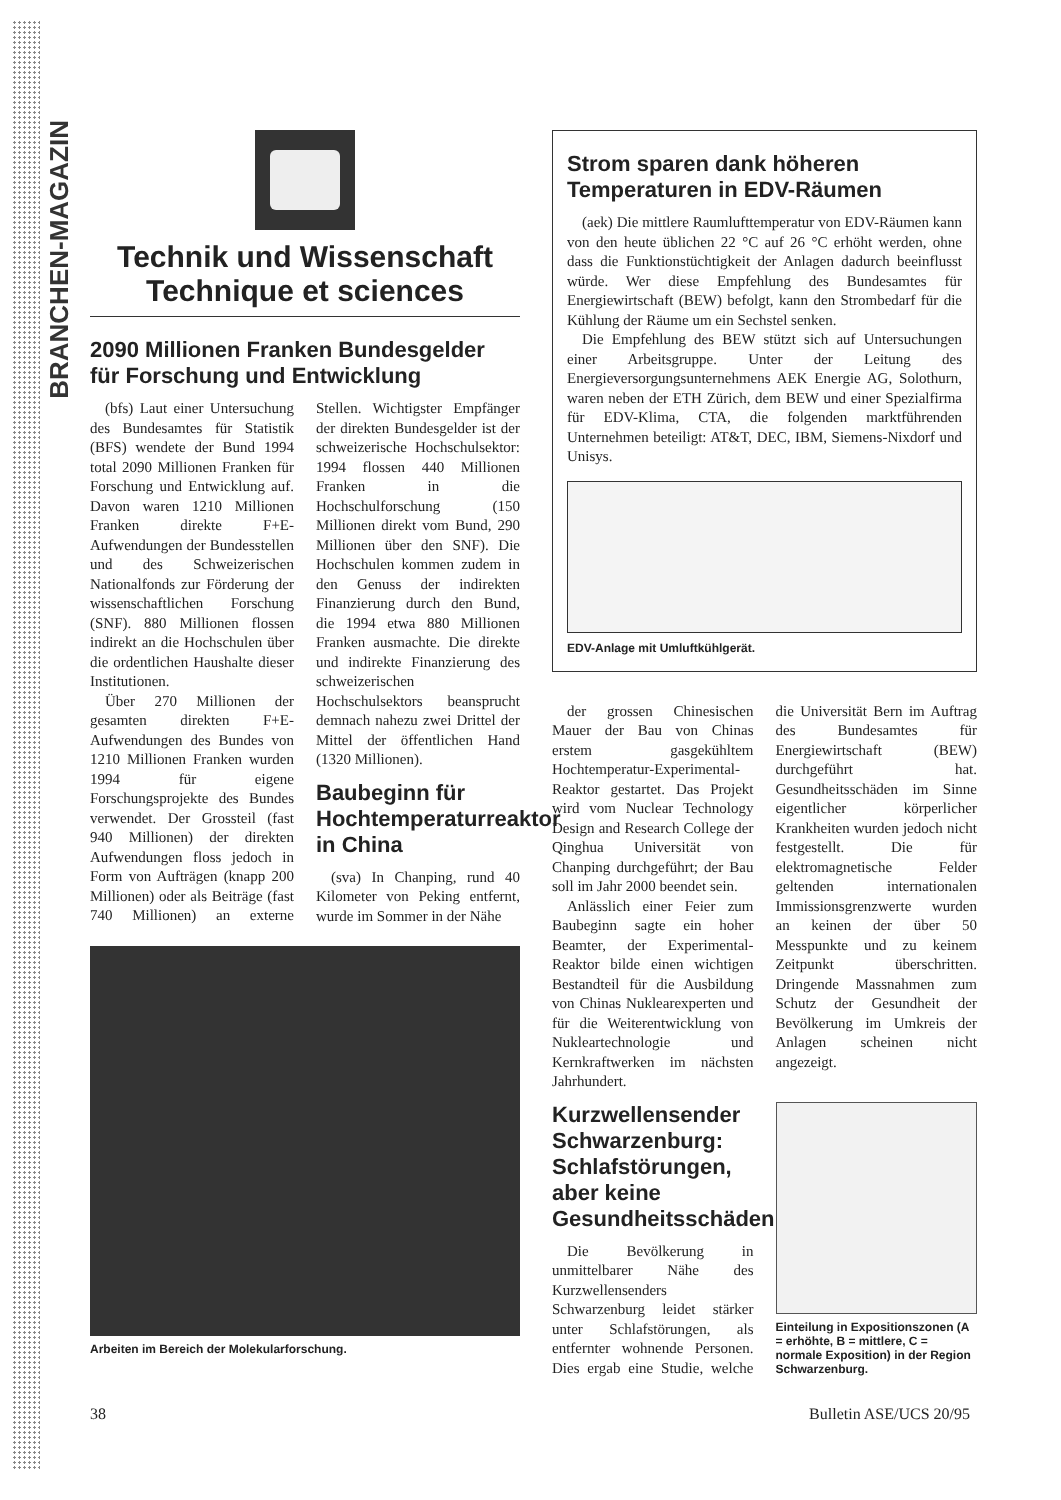BRANCHEN-MAGAZIN
Technik und Wissenschaft
Technique et sciences
2090 Millionen Franken Bundesgelder für Forschung und Entwicklung
(bfs) Laut einer Untersuchung des Bundesamtes für Statistik (BFS) wendete der Bund 1994 total 2090 Millionen Franken für Forschung und Entwicklung auf. Davon waren 1210 Millionen Franken direkte F+E-Aufwendungen der Bundesstellen und des Schweizerischen Nationalfonds zur Förderung der wissenschaftlichen Forschung (SNF). 880 Millionen flossen indirekt an die Hochschulen über die ordentlichen Haushalte dieser Institutionen.
Über 270 Millionen der gesamten direkten F+E-Aufwendungen des Bundes von 1210 Millionen Franken wurden 1994 für eigene Forschungsprojekte des Bundes verwendet. Der Grossteil (fast 940 Millionen) der direkten Aufwendungen floss jedoch in Form von Aufträgen (knapp 200 Millionen) oder als Beiträge (fast 740 Millionen) an externe Stellen. Wichtigster Empfänger der direkten Bundesgelder ist der schweizerische Hochschulsektor: 1994 flossen 440 Millionen Franken in die Hochschulforschung (150 Millionen direkt vom Bund, 290 Millionen über den SNF). Die Hochschulen kommen zudem in den Genuss der indirekten Finanzierung durch den Bund, die 1994 etwa 880 Millionen Franken ausmachte. Die direkte und indirekte Finanzierung des schweizerischen Hochschulsektors beansprucht demnach nahezu zwei Drittel der Mittel der öffentlichen Hand (1320 Millionen).
Baubeginn für Hochtemperaturreaktor in China
(sva) In Chanping, rund 40 Kilometer von Peking entfernt, wurde im Sommer in der Nähe
Arbeiten im Bereich der Molekularforschung.
Strom sparen dank höheren Temperaturen in EDV-Räumen
(aek) Die mittlere Raumlufttemperatur von EDV-Räumen kann von den heute üblichen 22 °C auf 26 °C erhöht werden, ohne dass die Funktionstüchtigkeit der Anlagen dadurch beeinflusst würde. Wer diese Empfehlung des Bundesamtes für Energiewirtschaft (BEW) befolgt, kann den Strombedarf für die Kühlung der Räume um ein Sechstel senken.
Die Empfehlung des BEW stützt sich auf Untersuchungen einer Arbeitsgruppe. Unter der Leitung des Energieversorgungsunternehmens AEK Energie AG, Solothurn, waren neben der ETH Zürich, dem BEW und einer Spezialfirma für EDV-Klima, CTA, die folgenden marktführenden Unternehmen beteiligt: AT&T, DEC, IBM, Siemens-Nixdorf und Unisys.
EDV-Anlage mit Umluftkühlgerät.
der grossen Chinesischen Mauer der Bau von Chinas erstem gasgekühltem Hochtemperatur-Experimental-Reaktor gestartet. Das Projekt wird vom Nuclear Technology Design and Research College der Qinghua Universität von Chanping durchgeführt; der Bau soll im Jahr 2000 beendet sein.
Anlässlich einer Feier zum Baubeginn sagte ein hoher Beamter, der Experimental-Reaktor bilde einen wichtigen Bestandteil für die Ausbildung von Chinas Nuklearexperten und für die Weiterentwicklung von Nukleartechnologie und Kernkraftwerken im nächsten Jahrhundert.
Kurzwellensender Schwarzenburg: Schlafstörungen, aber keine Gesundheitsschäden
Die Bevölkerung in unmittelbarer Nähe des Kurzwellensenders Schwarzenburg leidet stärker unter Schlafstörungen, als entfernter wohnende Personen. Dies ergab eine Studie, welche die Universität Bern im Auftrag des Bundesamtes für Energiewirtschaft (BEW) durchgeführt hat. Gesundheitsschäden im Sinne eigentlicher körperlicher Krankheiten wurden jedoch nicht festgestellt. Die für elektromagnetische Felder geltenden internationalen Immissionsgrenzwerte wurden an keinen der über 50 Messpunkte und zu keinem Zeitpunkt überschritten. Dringende Massnahmen zum Schutz der Gesundheit der Bevölkerung im Umkreis der Anlagen scheinen nicht angezeigt.
Einteilung in Expositionszonen (A = erhöhte, B = mittlere, C = normale Exposition) in der Region Schwarzenburg.
38 Bulletin ASE/UCS 20/95